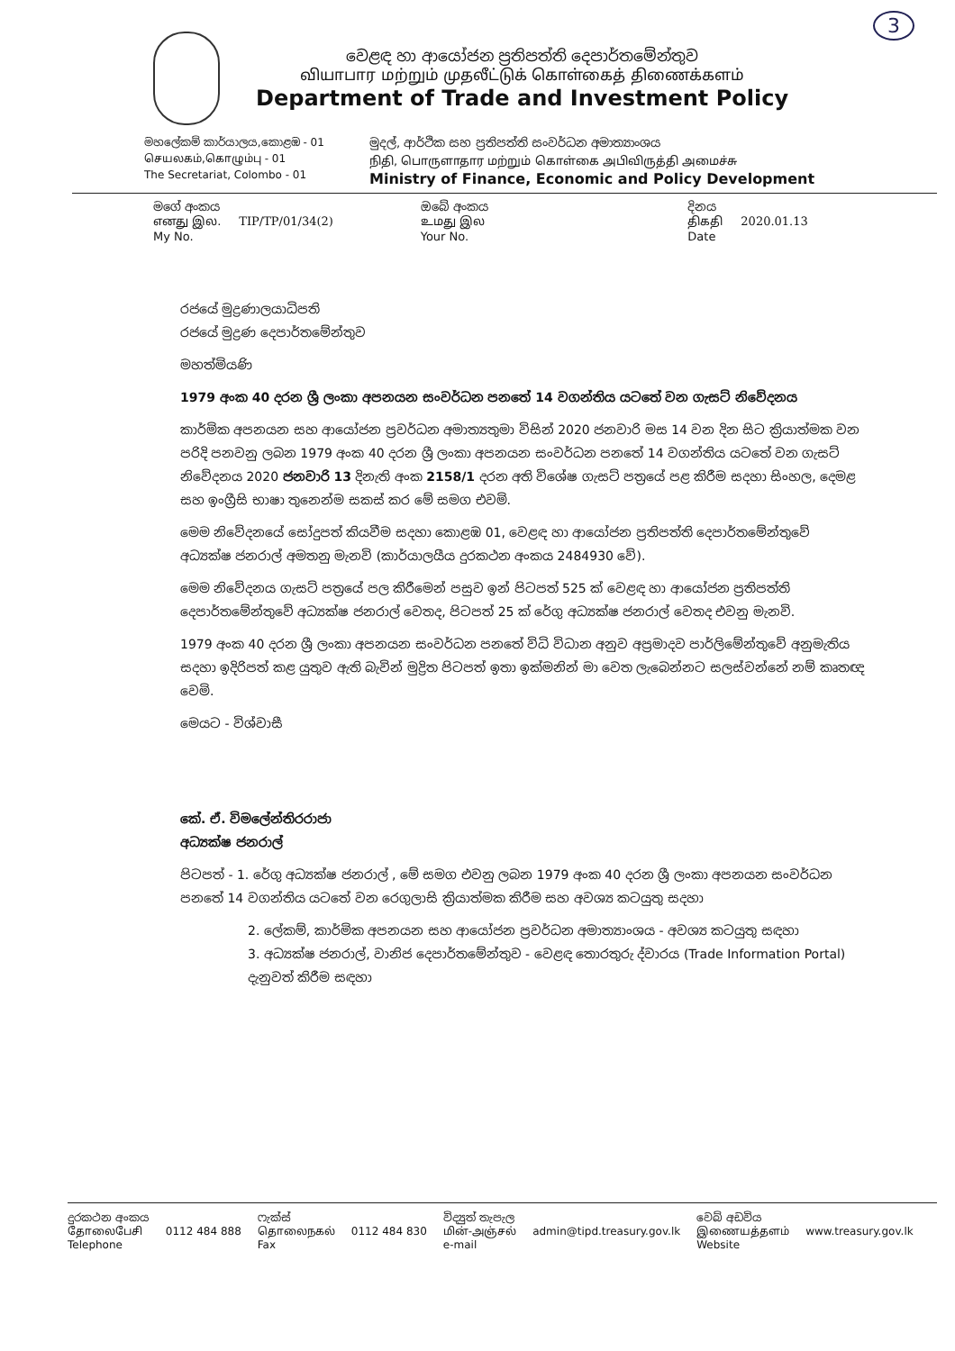3
වෙළඳ හා ආයෝජන ප්‍රතිපත්ති දෙපාර්තමේන්තුව
வியாபார மற்றும் முதலீட்டுக் கொள்கைத் திணைக்களம்
Department of Trade and Investment Policy
මහලේකම් කාර්යාලය,කොළඹ - 01
செயலகம்,கொழும்பு - 01
The Secretariat, Colombo - 01
මුදල්, ආර්ථික සහ ප්‍රතිපත්ති සංවර්ධන අමාත්‍යාංශය
நிதி, பொருளாதார மற்றும் கொள்கை அபிவிருத்தி அமைச்சு
Ministry of Finance, Economic and Policy Development
මගේ අංකය
எனது இல.
My No. TIP/TP/01/34(2)
ඔබේ අංකය
உமது இல
Your No.
දිනය
திகதி
Date 2020.01.13
රජයේ මුද්‍රණාලයාධිපති
රජයේ මුද්‍රණ දෙපාර්තමේන්තුව
මහත්මියණි
1979 අංක 40 දරන ශ්‍රී ලංකා අපනයන සංවර්ධන පනතේ 14 වගන්තිය යටතේ වන ගැසට් නිවේදනය
කාර්මික අපනයන සහ ආයෝජන ප්‍රවර්ධන අමාත්‍යතුමා විසින් 2020 ජනවාරි මස 14 වන දින සිට ක්‍රියාත්මක වන පරිදි පනවනු ලබන 1979 අංක 40 දරන ශ්‍රී ලංකා අපනයන සංවර්ධන පනතේ 14 වගන්තිය යටතේ වන ගැසට් නිවේදනය 2020 ජනවාරි 13 දිනැති අංක 2158/1 දරන අති විශේෂ ගැසට් පත්‍රයේ පළ කිරීම සදහා සිංහල, දෙමළ සහ ඉංග්‍රීසි භාෂා තුනෙන්ම සකස් කර මේ සමග එවමි.
මෙම නිවේදනයේ සෝදුපත් කියවීම සදහා කොළඹ 01, වෙළඳ හා ආයෝජන ප්‍රතිපත්ති දෙපාර්තමේන්තුවේ අධ්‍යක්ෂ ජනරාල් අමතනු මැනවි (කාර්යාලයීය දුරකථන අංකය 2484930 වේ).
මෙම නිවේදනය ගැසට් පත්‍රයේ පල කිරීමෙන් පසුව ඉන් පිටපත් 525 ක් වෙළඳ හා ආයෝජන ප්‍රතිපත්ති දෙපාර්තමේන්තුවේ අධ්‍යක්ෂ ජනරාල් වෙතද, පිටපත් 25 ක් රේගු අධ්‍යක්ෂ ජනරාල් වෙතද එවනු මැනවි.
1979 අංක 40 දරන ශ්‍රී ලංකා අපනයන සංවර්ධන පනතේ විධි විධාන අනුව අප්‍රමාදව පාර්ලිමේන්තුවේ අනුමැතිය සදහා ඉදිරිපත් කළ යුතුව ඇති බැවින් මුද්‍රිත පිටපත් ඉතා ඉක්මනින් මා වෙත ලැබෙන්නට සලස්වන්නේ නම් කෘතඥ වෙමි.
මෙයට - විශ්වාසී
කේ. ඒ. විමලේන්තිරරාජා
අධ්‍යක්ෂ ජනරාල්
පිටපත් - 1. රේගු අධ්‍යක්ෂ ජනරාල් , මේ සමග එවනු ලබන 1979 අංක 40 දරන ශ්‍රී ලංකා අපනයන සංවර්ධන පනතේ 14 වගන්තිය යටතේ වන රෙගුලාසි ක්‍රියාත්මක කිරීම සහ අවශ්‍ය කටයුතු සදහා
2. ලේකම්, කාර්මික අපනයන සහ ආයෝජන ප්‍රවර්ධන අමාත්‍යාංශය - අවශ්‍ය කටයුතු සඳහා
3. අධ්‍යක්ෂ ජනරාල්, වානිජ දෙපාර්තමේන්තුව - වෙළඳ තොරතුරු ද්වාරය (Trade Information Portal) දැනුවත් කිරීම සඳහා
දුරකථන අංකය
தோலைபேசி
Telephone 0112 484 888 ෆැක්ස්
தொலைநகல்
Fax 0112 484 830 විද්‍යුත් තැපැල
மின்-அஞ்சல்
e-mail admin@tipd.treasury.gov.lk වෙබ් අඩවිය
இணையத்தளம்
Website www.treasury.gov.lk